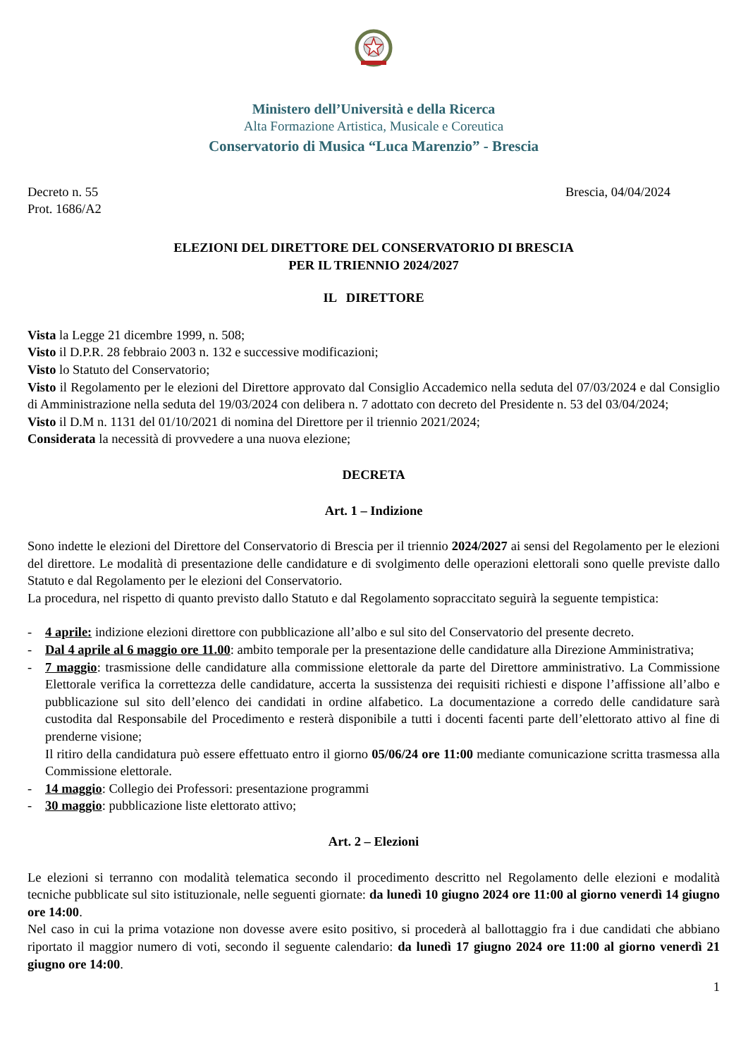Ministero dell’Università e della Ricerca
Alta Formazione Artistica, Musicale e Coreutica
Conservatorio di Musica “Luca Marenzio” - Brescia
Decreto n. 55
Prot. 1686/A2
Brescia, 04/04/2024
ELEZIONI DEL DIRETTORE DEL CONSERVATORIO DI BRESCIA
PER IL TRIENNIO 2024/2027
IL DIRETTORE
Vista la Legge 21 dicembre 1999, n. 508;
Visto il D.P.R. 28 febbraio 2003 n. 132 e successive modificazioni;
Visto lo Statuto del Conservatorio;
Visto il Regolamento per le elezioni del Direttore approvato dal Consiglio Accademico nella seduta del 07/03/2024 e dal Consiglio di Amministrazione nella seduta del 19/03/2024 con delibera n. 7 adottato con decreto del Presidente n. 53 del 03/04/2024;
Visto il D.M n. 1131 del 01/10/2021 di nomina del Direttore per il triennio 2021/2024;
Considerata la necessità di provvedere a una nuova elezione;
DECRETA
Art. 1 – Indizione
Sono indette le elezioni del Direttore del Conservatorio di Brescia per il triennio 2024/2027 ai sensi del Regolamento per le elezioni del direttore. Le modalità di presentazione delle candidature e di svolgimento delle operazioni elettorali sono quelle previste dallo Statuto e dal Regolamento per le elezioni del Conservatorio.
La procedura, nel rispetto di quanto previsto dallo Statuto e dal Regolamento sopraccitato seguirà la seguente tempistica:
- 4 aprile: indizione elezioni direttore con pubblicazione all’albo e sul sito del Conservatorio del presente decreto.
- Dal 4 aprile al 6 maggio ore 11.00: ambito temporale per la presentazione delle candidature alla Direzione Amministrativa;
- 7 maggio: trasmissione delle candidature alla commissione elettorale da parte del Direttore amministrativo. La Commissione Elettorale verifica la correttezza delle candidature, accerta la sussistenza dei requisiti richiesti e dispone l’affissione all’albo e pubblicazione sul sito dell’elenco dei candidati in ordine alfabetico. La documentazione a corredo delle candidature sarà custodita dal Responsabile del Procedimento e resterà disponibile a tutti i docenti facenti parte dell’elettorato attivo al fine di prenderne visione;
Il ritiro della candidatura può essere effettuato entro il giorno 05/06/24 ore 11:00 mediante comunicazione scritta trasmessa alla Commissione elettorale.
- 14 maggio: Collegio dei Professori: presentazione programmi
- 30 maggio: pubblicazione liste elettorato attivo;
Art. 2 – Elezioni
Le elezioni si terranno con modalità telematica secondo il procedimento descritto nel Regolamento delle elezioni e modalità tecniche pubblicate sul sito istituzionale, nelle seguenti giornate: da lunedì 10 giugno 2024 ore 11:00 al giorno venerdì 14 giugno ore 14:00.
Nel caso in cui la prima votazione non dovesse avere esito positivo, si procederà al ballottaggio fra i due candidati che abbiano riportato il maggior numero di voti, secondo il seguente calendario: da lunedì 17 giugno 2024 ore 11:00 al giorno venerdì 21 giugno ore 14:00.
1